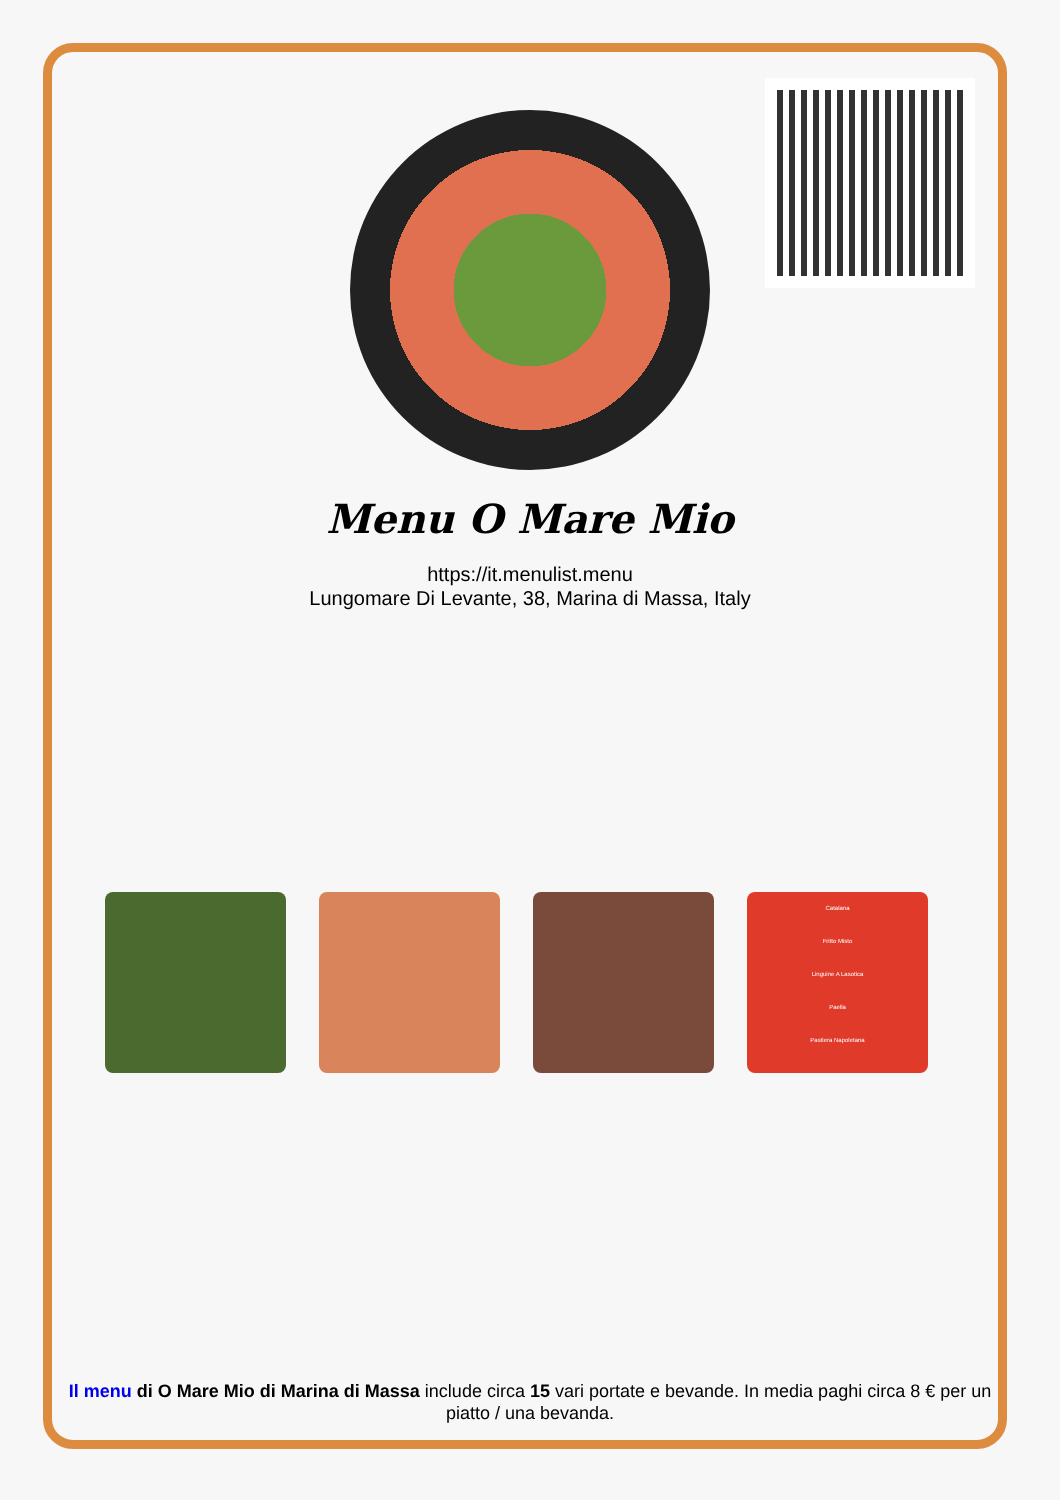Menu O Mare Mio
https://it.menulist.menu
Lungomare Di Levante, 38, Marina di Massa, Italy
Catalana
Fritto Misto
Linguine A Lasotica
Paella
Pastiera Napoletana
Il menu di O Mare Mio di Marina di Massa include circa 15 vari portate e bevande. In media paghi circa 8 € per un piatto / una bevanda.